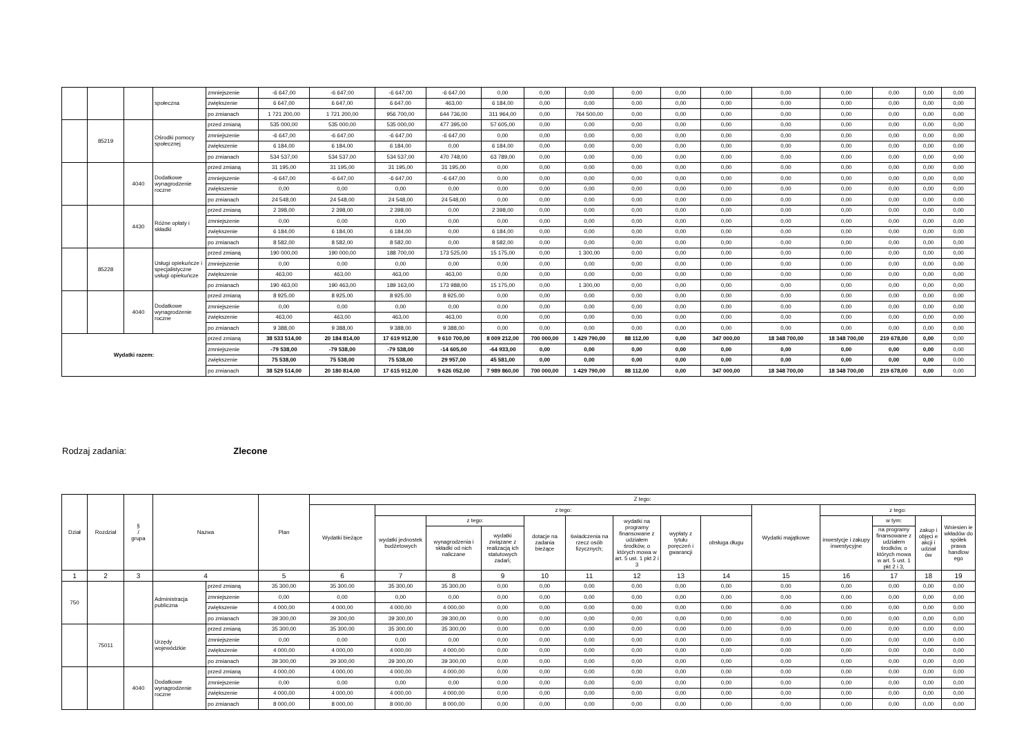| | | | społeczna | zmniejszenie | -6 647,00 | -6 647,00 | -6 647,00 | -6 647,00 | 0,00 | 0,00 | 0,00 | 0,00 | 0,00 | 0,00 | 0,00 | 0,00 | 0,00 | 0,00 | 0,00 |
| | | | | zwiększenie | 6 647,00 | 6 647,00 | 6 647,00 | 463,00 | 6 184,00 | 0,00 | 0,00 | 0,00 | 0,00 | 0,00 | 0,00 | 0,00 | 0,00 | 0,00 | 0,00 |
| | | | | po zmianach | 1 721 200,00 | 1 721 200,00 | 956 700,00 | 644 736,00 | 311 964,00 | 0,00 | 764 500,00 | 0,00 | 0,00 | 0,00 | 0,00 | 0,00 | 0,00 | 0,00 | 0,00 |
| | 85219 | | Ośrodki pomocy społecznej | przed zmianą | 535 000,00 | 535 000,00 | 535 000,00 | 477 395,00 | 57 605,00 | 0,00 | 0,00 | 0,00 | 0,00 | 0,00 | 0,00 | 0,00 | 0,00 | 0,00 | 0,00 |
| | | | | zmniejszenie | -6 647,00 | -6 647,00 | -6 647,00 | -6 647,00 | 0,00 | 0,00 | 0,00 | 0,00 | 0,00 | 0,00 | 0,00 | 0,00 | 0,00 | 0,00 | 0,00 |
| | | | | zwiększenie | 6 184,00 | 6 184,00 | 6 184,00 | 0,00 | 6 184,00 | 0,00 | 0,00 | 0,00 | 0,00 | 0,00 | 0,00 | 0,00 | 0,00 | 0,00 | 0,00 |
| | | | | po zmianach | 534 537,00 | 534 537,00 | 534 537,00 | 470 748,00 | 63 789,00 | 0,00 | 0,00 | 0,00 | 0,00 | 0,00 | 0,00 | 0,00 | 0,00 | 0,00 | 0,00 |
| | | 4040 | Dodatkowe wynagrodzenie roczne | przed zmianą | 31 195,00 | 31 195,00 | 31 195,00 | 31 195,00 | 0,00 | 0,00 | 0,00 | 0,00 | 0,00 | 0,00 | 0,00 | 0,00 | 0,00 | 0,00 | 0,00 |
| | | | | zmniejszenie | -6 647,00 | -6 647,00 | -6 647,00 | -6 647,00 | 0,00 | 0,00 | 0,00 | 0,00 | 0,00 | 0,00 | 0,00 | 0,00 | 0,00 | 0,00 | 0,00 |
| | | | | zwiększenie | 0,00 | 0,00 | 0,00 | 0,00 | 0,00 | 0,00 | 0,00 | 0,00 | 0,00 | 0,00 | 0,00 | 0,00 | 0,00 | 0,00 | 0,00 |
| | | | | po zmianach | 24 548,00 | 24 548,00 | 24 548,00 | 24 548,00 | 0,00 | 0,00 | 0,00 | 0,00 | 0,00 | 0,00 | 0,00 | 0,00 | 0,00 | 0,00 | 0,00 |
| | | 4430 | Różne opłaty i składki | przed zmianą | 2 398,00 | 2 398,00 | 2 398,00 | 0,00 | 2 398,00 | 0,00 | 0,00 | 0,00 | 0,00 | 0,00 | 0,00 | 0,00 | 0,00 | 0,00 | 0,00 |
| | | | | zmniejszenie | 0,00 | 0,00 | 0,00 | 0,00 | 0,00 | 0,00 | 0,00 | 0,00 | 0,00 | 0,00 | 0,00 | 0,00 | 0,00 | 0,00 | 0,00 |
| | | | | zwiększenie | 6 184,00 | 6 184,00 | 6 184,00 | 0,00 | 6 184,00 | 0,00 | 0,00 | 0,00 | 0,00 | 0,00 | 0,00 | 0,00 | 0,00 | 0,00 | 0,00 |
| | | | | po zmianach | 8 582,00 | 8 582,00 | 8 582,00 | 0,00 | 8 582,00 | 0,00 | 0,00 | 0,00 | 0,00 | 0,00 | 0,00 | 0,00 | 0,00 | 0,00 | 0,00 |
| | 85228 | | Usługi opiekuńcze i specjalistyczne usługi opiekuńcze | przed zmianą | 190 000,00 | 190 000,00 | 188 700,00 | 173 525,00 | 15 175,00 | 0,00 | 1 300,00 | 0,00 | 0,00 | 0,00 | 0,00 | 0,00 | 0,00 | 0,00 | 0,00 |
| | | | | zmniejszenie | 0,00 | 0,00 | 0,00 | 0,00 | 0,00 | 0,00 | 0,00 | 0,00 | 0,00 | 0,00 | 0,00 | 0,00 | 0,00 | 0,00 | 0,00 |
| | | | | zwiększenie | 463,00 | 463,00 | 463,00 | 463,00 | 0,00 | 0,00 | 0,00 | 0,00 | 0,00 | 0,00 | 0,00 | 0,00 | 0,00 | 0,00 | 0,00 |
| | | | | po zmianach | 190 463,00 | 190 463,00 | 189 163,00 | 173 988,00 | 15 175,00 | 0,00 | 1 300,00 | 0,00 | 0,00 | 0,00 | 0,00 | 0,00 | 0,00 | 0,00 | 0,00 |
| | | 4040 | Dodatkowe wynagrodzenie roczne | przed zmianą | 8 925,00 | 8 925,00 | 8 925,00 | 8 925,00 | 0,00 | 0,00 | 0,00 | 0,00 | 0,00 | 0,00 | 0,00 | 0,00 | 0,00 | 0,00 | 0,00 |
| | | | | zmniejszenie | 0,00 | 0,00 | 0,00 | 0,00 | 0,00 | 0,00 | 0,00 | 0,00 | 0,00 | 0,00 | 0,00 | 0,00 | 0,00 | 0,00 | 0,00 |
| | | | | zwiększenie | 463,00 | 463,00 | 463,00 | 463,00 | 0,00 | 0,00 | 0,00 | 0,00 | 0,00 | 0,00 | 0,00 | 0,00 | 0,00 | 0,00 | 0,00 |
| | | | | po zmianach | 9 388,00 | 9 388,00 | 9 388,00 | 9 388,00 | 0,00 | 0,00 | 0,00 | 0,00 | 0,00 | 0,00 | 0,00 | 0,00 | 0,00 | 0,00 | 0,00 |
| Wydatki razem: | | | | przed zmianą | 38 533 514,00 | 20 184 814,00 | 17 619 912,00 | 9 610 700,00 | 8 009 212,00 | 700 000,00 | 1 429 790,00 | 88 112,00 | 0,00 | 347 000,00 | 18 348 700,00 | 18 348 700,00 | 219 678,00 | 0,00 | 0,00 |
| | | | | zmniejszenie | -79 538,00 | -79 538,00 | -79 538,00 | -14 605,00 | -64 933,00 | 0,00 | 0,00 | 0,00 | 0,00 | 0,00 | 0,00 | 0,00 | 0,00 | 0,00 | 0,00 |
| | | | | zwiększenie | 75 538,00 | 75 538,00 | 75 538,00 | 29 957,00 | 45 581,00 | 0,00 | 0,00 | 0,00 | 0,00 | 0,00 | 0,00 | 0,00 | 0,00 | 0,00 | 0,00 |
| | | | | po zmianach | 38 529 514,00 | 20 180 814,00 | 17 615 912,00 | 9 626 052,00 | 7 989 860,00 | 700 000,00 | 1 429 790,00 | 88 112,00 | 0,00 | 347 000,00 | 18 348 700,00 | 18 348 700,00 | 219 678,00 | 0,00 | 0,00 |
Rodzaj zadania: Zlecone
| Dział | Rozdział | § / grupa | Nazwa | | Plan | Z tego: | | | | | | | | | | | | | |
| --- | --- | --- | --- | --- | --- | --- | --- | --- | --- | --- | --- | --- | --- | --- | --- | --- | --- | --- | --- |
| | | | | | | Wydatki bieżące | z tego: | | | | | | | | Wydatki majątkowe | z tego: | | | |
| | | | | | | | wydatki jednostek budżetowych | z tego: | | dotacje na zadania bieżące | świadczenia na rzecz osób fizycznych; | wydatki na programy finansowane z udziałem środków, o których mowa w art. 5 ust. 1 pkt 2 i 3 | wypłaty z tytułu poręczeń i gwarancji | obsługa długu | | inwestycje i zakupy inwestycyjne | w tym: | zakup i objęci e akcji i udział ów | Wniesien ie wkładów do spółek prawa handlow ego |
| | | | | | | | | wynagrodzenia i składki od nich naliczane | wydatki związane z realizacją ich statutowych zadań; | | | | | | | | na programy finansowane z udziałem środków, o których mowa w art. 5 ust. 1 pkt 2 i 3, | | |
| 1 | 2 | 3 | 4 | | 5 | 6 | 7 | 8 | 9 | 10 | 11 | 12 | 13 | 14 | 15 | 16 | 17 | 18 | 19 |
| 750 | | | Administracja publiczna | przed zmianą | 35 300,00 | 35 300,00 | 35 300,00 | 35 300,00 | 0,00 | 0,00 | 0,00 | 0,00 | 0,00 | 0,00 | 0,00 | 0,00 | 0,00 | 0,00 | 0,00 |
| | | | | zmniejszenie | 0,00 | 0,00 | 0,00 | 0,00 | 0,00 | 0,00 | 0,00 | 0,00 | 0,00 | 0,00 | 0,00 | 0,00 | 0,00 | 0,00 | 0,00 |
| | | | | zwiększenie | 4 000,00 | 4 000,00 | 4 000,00 | 4 000,00 | 0,00 | 0,00 | 0,00 | 0,00 | 0,00 | 0,00 | 0,00 | 0,00 | 0,00 | 0,00 | 0,00 |
| | | | | po zmianach | 39 300,00 | 39 300,00 | 39 300,00 | 39 300,00 | 0,00 | 0,00 | 0,00 | 0,00 | 0,00 | 0,00 | 0,00 | 0,00 | 0,00 | 0,00 | 0,00 |
| | 75011 | | Urzędy wojewódzkie | przed zmianą | 35 300,00 | 35 300,00 | 35 300,00 | 35 300,00 | 0,00 | 0,00 | 0,00 | 0,00 | 0,00 | 0,00 | 0,00 | 0,00 | 0,00 | 0,00 | 0,00 |
| | | | | zmniejszenie | 0,00 | 0,00 | 0,00 | 0,00 | 0,00 | 0,00 | 0,00 | 0,00 | 0,00 | 0,00 | 0,00 | 0,00 | 0,00 | 0,00 | 0,00 |
| | | | | zwiększenie | 4 000,00 | 4 000,00 | 4 000,00 | 4 000,00 | 0,00 | 0,00 | 0,00 | 0,00 | 0,00 | 0,00 | 0,00 | 0,00 | 0,00 | 0,00 | 0,00 |
| | | | | po zmianach | 39 300,00 | 39 300,00 | 39 300,00 | 39 300,00 | 0,00 | 0,00 | 0,00 | 0,00 | 0,00 | 0,00 | 0,00 | 0,00 | 0,00 | 0,00 | 0,00 |
| | | 4040 | Dodatkowe wynagrodzenie roczne | przed zmianą | 4 000,00 | 4 000,00 | 4 000,00 | 4 000,00 | 0,00 | 0,00 | 0,00 | 0,00 | 0,00 | 0,00 | 0,00 | 0,00 | 0,00 | 0,00 | 0,00 |
| | | | | zmniejszenie | 0,00 | 0,00 | 0,00 | 0,00 | 0,00 | 0,00 | 0,00 | 0,00 | 0,00 | 0,00 | 0,00 | 0,00 | 0,00 | 0,00 | 0,00 |
| | | | | zwiększenie | 4 000,00 | 4 000,00 | 4 000,00 | 4 000,00 | 0,00 | 0,00 | 0,00 | 0,00 | 0,00 | 0,00 | 0,00 | 0,00 | 0,00 | 0,00 | 0,00 |
| | | | | po zmianach | 8 000,00 | 8 000,00 | 8 000,00 | 8 000,00 | 0,00 | 0,00 | 0,00 | 0,00 | 0,00 | 0,00 | 0,00 | 0,00 | 0,00 | 0,00 | 0,00 |